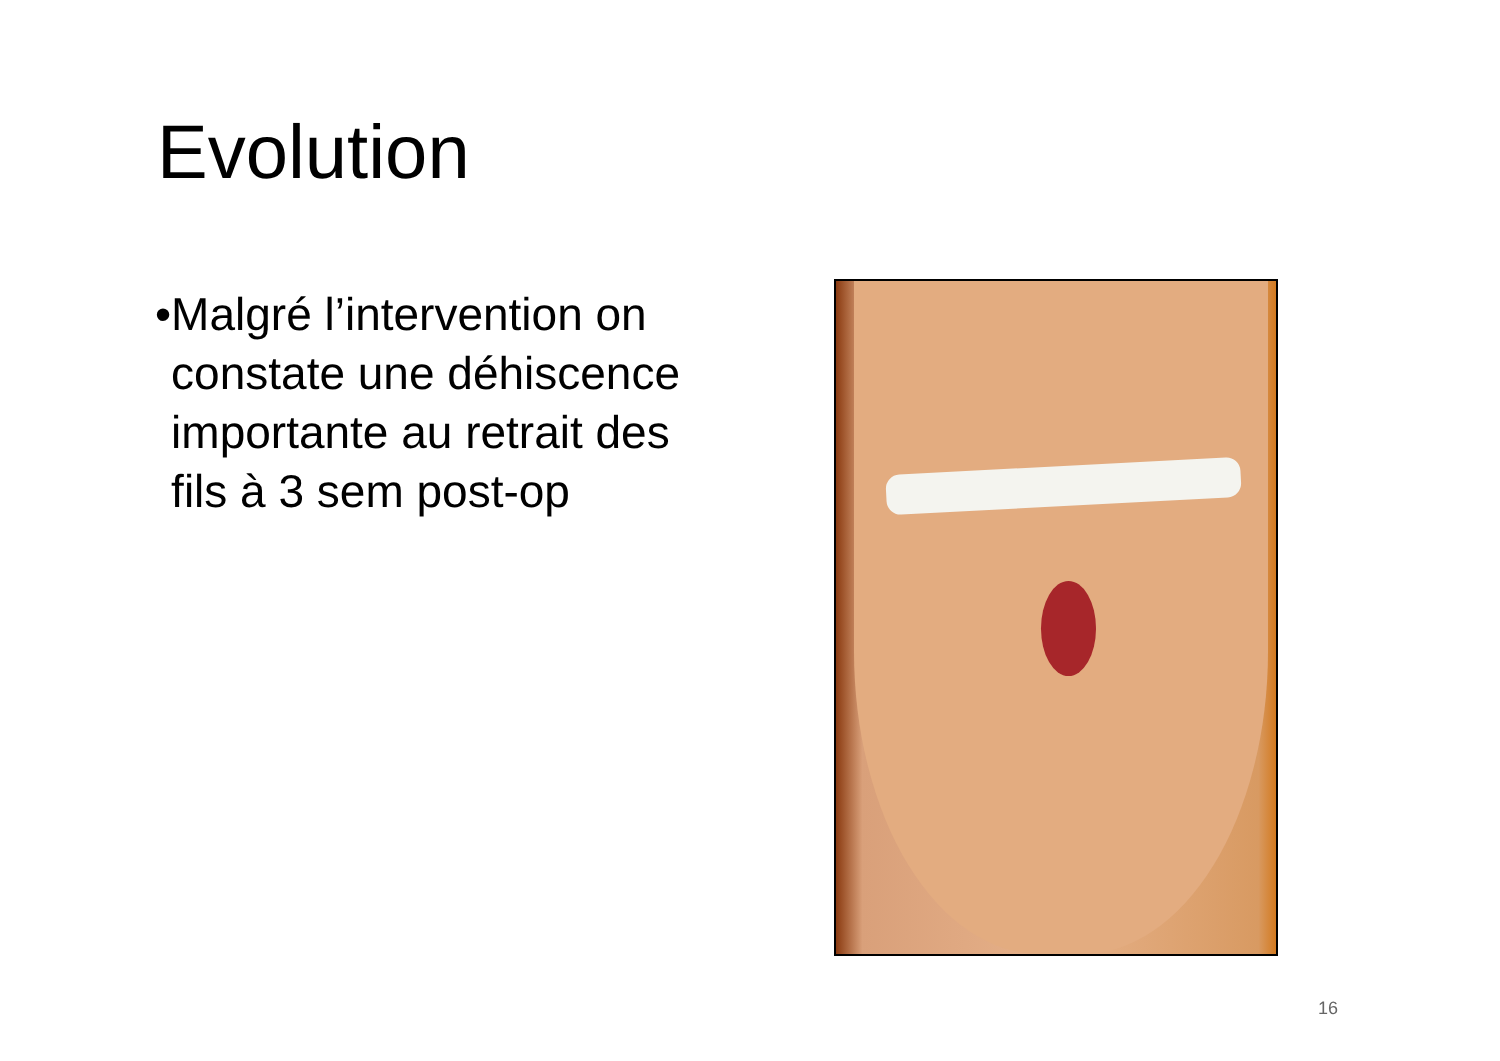Evolution
• Malgré l’intervention on constate une déhiscence importante au retrait des fils à 3 sem post-op
16